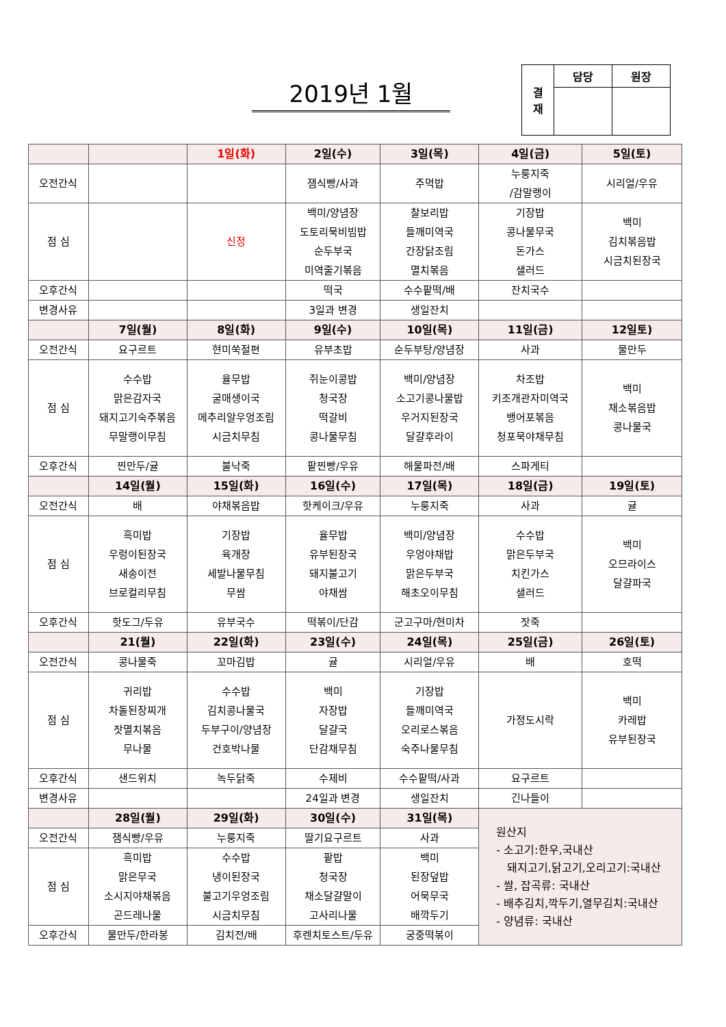2019년 1월
| 결 재 | 담당 | 원장 |
| | | 1일(화) | 2일(수) | 3일(목) | 4일(금) | 5일(토) |
| 오전간식 | | | 잼식빵/사과 | 주먹밥 | 누룽지죽 /감말랭이 | 시리얼/우유 |
| 점 심 | | 신정 | 백미/양념장 도토리묵비빔밥 순두부국 미역줄기볶음 | 찰보리밥 들깨미역국 간장닭조림 멸치볶음 | 기장밥 콩나물무국 돈가스 샐러드 | 백미 김치볶음밥 시금치된장국 |
| 오후간식 | | | 떡국 | 수수팥떡/배 | 잔치국수 | |
| 변경사유 | | | 3일과 변경 | 생일잔치 | | |
| | 7일(월) | 8일(화) | 9일(수) | 10일(목) | 11일(금) | 12일토) |
| 오전간식 | 요구르트 | 현미쑥절편 | 유부초밥 | 순두부탕/양념장 | 사과 | 물만두 |
| 점 심 | 수수밥 맑은감자국 돼지고기숙주볶음 무말랭이무침 | 율무밥 굴매생이국 메추리알우엉조림 시금치무침 | 쥐눈이콩밥 청국장 떡갈비 콩나물무침 | 백미/양념장 소고기콩나물밥 우거지된장국 달걀후라이 | 차조밥 키조개관자미역국 뱅어포볶음 청포묵야채무침 | 백미 채소볶음밥 콩나물국 |
| 오후간식 | 찐만두/귤 | 불낙죽 | 팥찐빵/우유 | 해물파전/배 | 스파게티 | |
| | 14일(월) | 15일(화) | 16일(수) | 17일(목) | 18일(금) | 19일(토) |
| 오전간식 | 배 | 야채볶음밥 | 핫케이크/우유 | 누룽지죽 | 사과 | 귤 |
| 점 심 | 흑미밥 우렁이된장국 새송이전 브로컬리무침 | 기장밥 육개장 세발나물무침 무쌈 | 율무밥 유부된장국 돼지불고기 야채쌈 | 백미/양념장 우엉야채밥 맑은두부국 해초오이무침 | 수수밥 맑은두부국 치킨가스 샐러드 | 백미 오므라이스 달걀파국 |
| 오후간식 | 핫도그/두유 | 유부국수 | 떡볶이/단감 | 군고구마/현미차 | 잣죽 | |
| | 21(월) | 22일(화) | 23일(수) | 24일(목) | 25일(금) | 26일(토) |
| 오전간식 | 콩나물죽 | 꼬마김밥 | 귤 | 시리얼/우유 | 배 | 호떡 |
| 점 심 | 귀리밥 차돌된장찌개 잣멸치볶음 무나물 | 수수밥 김치콩나물국 두부구이/양념장 건호박나물 | 백미 자장밥 달걀국 단감채무침 | 기장밥 들깨미역국 오리로스볶음 숙주나물무침 | 가정도시락 | 백미 카레밥 유부된장국 |
| 오후간식 | 샌드위치 | 녹두닭죽 | 수제비 | 수수팥떡/사과 | 요구르트 | |
| 변경사유 | | | 24일과 변경 | 생일잔치 | 긴나들이 | |
| | 28일(월) | 29일(화) | 30일(수) | 31일(목) | 원산지 - 소고기:한우,국내산 돼지고기,닭고기,오리고기:국내산 - 쌀, 잡곡류: 국내산 - 배추김치,깍두기,열무김치:국내산 - 양념류: 국내산 | |
| 오전간식 | 잼식빵/우유 | 누룽지죽 | 딸기요구르트 | 사과 | | |
| 점 심 | 흑미밥 맑은무국 소시지야채볶음 곤드레나물 | 수수밥 냉이된장국 불고기우엉조림 시금치무침 | 팥밥 청국장 채소달걀말이 고사리나물 | 백미 된장덮밥 어묵무국 배깍두기 | | |
| 오후간식 | 물만두/한라봉 | 김치전/배 | 후렌치토스트/두유 | 궁중떡볶이 | | |